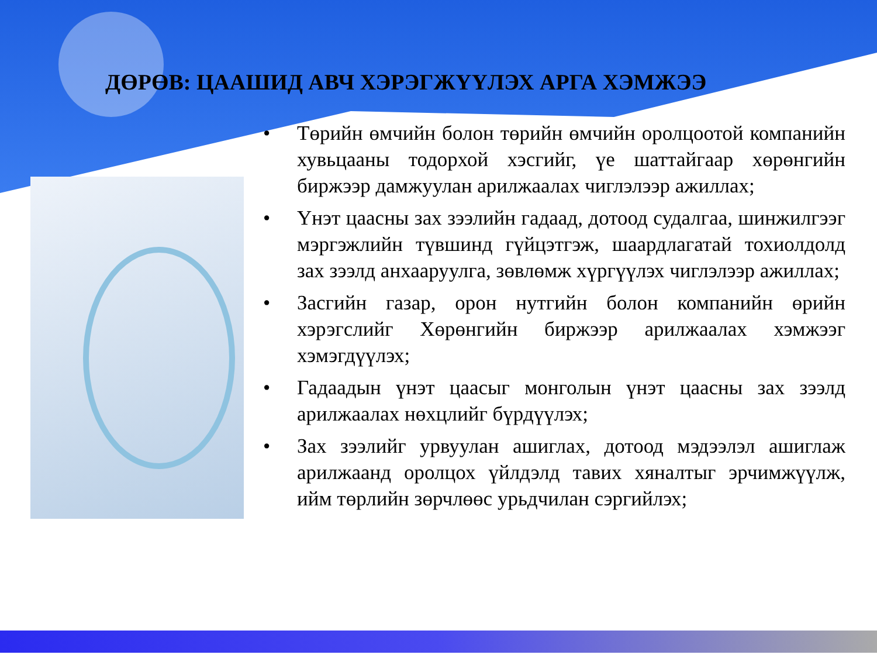ДӨРӨВ: ЦААШИД АВЧ ХЭРЭГЖҮҮЛЭХ АРГА ХЭМЖЭЭ
• Төрийн өмчийн болон төрийн өмчийн оролцоотой компанийн хувьцааны тодорхой хэсгийг, үе шаттайгаар хөрөнгийн биржээр дамжуулан арилжаалах чиглэлээр ажиллах;
• Үнэт цаасны зах зээлийн гадаад, дотоод судалгаа, шинжилгээг мэргэжлийн түвшинд гүйцэтгэж, шаардлагатай тохиолдолд зах зээлд анхааруулга, зөвлөмж хүргүүлэх чиглэлээр ажиллах;
• Засгийн газар, орон нутгийн болон компанийн өрийн хэрэгслийг Хөрөнгийн биржээр арилжаалах хэмжээг хэмэгдүүлэх;
• Гадаадын үнэт цаасыг монголын үнэт цаасны зах зээлд арилжаалах нөхцлийг бүрдүүлэх;
• Зах зээлийг урвуулан ашиглах, дотоод мэдээлэл ашиглаж арилжаанд оролцох үйлдэлд тавих хяналтыг эрчимжүүлж, ийм төрлийн зөрчлөөс урьдчилан сэргийлэх;